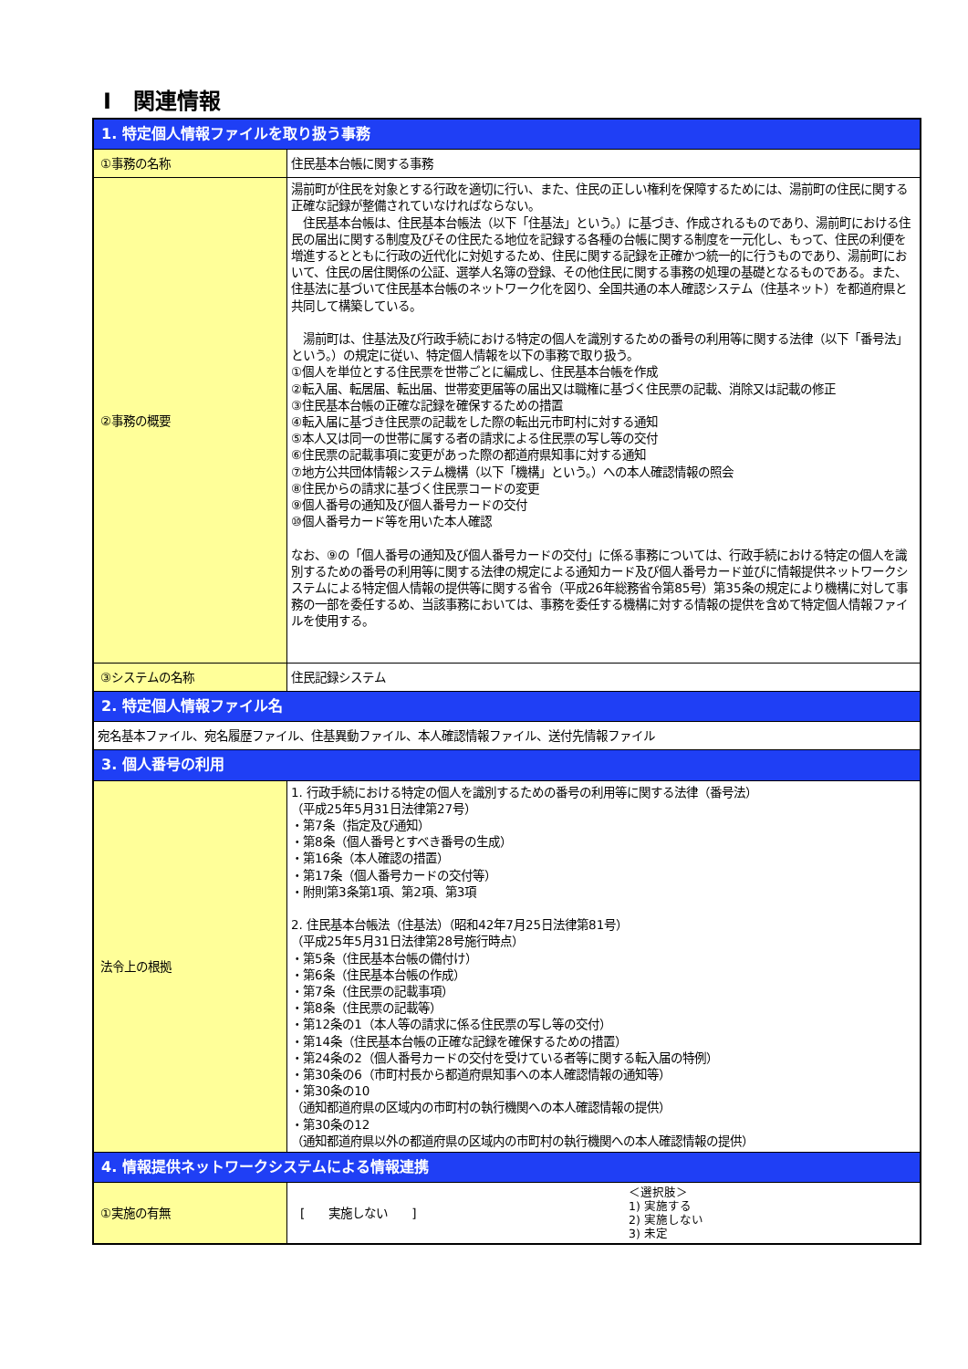Ⅰ　関連情報
| 1. 特定個人情報ファイルを取り扱う事務 | |
| ①事務の名称 | 住民基本台帳に関する事務 |
| ②事務の概要 | 湯前町が住民を対象とする行政を適切に行い、また、住民の正しい権利を保障するためには、湯前町の住民に関する正確な記録が整備されていなければならない。 住民基本台帳は、住民基本台帳法（以下「住基法」という。）に基づき、作成されるものであり、湯前町における住民の届出に関する制度及びその住民たる地位を記録する各種の台帳に関する制度を一元化し、もって、住民の利便を増進するとともに行政の近代化に対処するため、住民に関する記録を正確かつ統一的に行うものであり、湯前町において、住民の居住関係の公証、選挙人名簿の登録、その他住民に関する事務の処理の基礎となるものである。また、住基法に基づいて住民基本台帳のネットワーク化を図り、全国共通の本人確認システム（住基ネット）を都道府県と共同して構築している。 湯前町は、住基法及び行政手続における特定の個人を識別するための番号の利用等に関する法律（以下「番号法」という。）の規定に従い、特定個人情報を以下の事務で取り扱う。 ①個人を単位とする住民票を世帯ごとに編成し、住民基本台帳を作成 ②転入届、転居届、転出届、世帯変更届等の届出又は職権に基づく住民票の記載、消除又は記載の修正 ③住民基本台帳の正確な記録を確保するための措置 ④転入届に基づき住民票の記載をした際の転出元市町村に対する通知 ⑤本人又は同一の世帯に属する者の請求による住民票の写し等の交付 ⑥住民票の記載事項に変更があった際の都道府県知事に対する通知 ⑦地方公共団体情報システム機構（以下「機構」という。）への本人確認情報の照会 ⑧住民からの請求に基づく住民票コードの変更 ⑨個人番号の通知及び個人番号カードの交付 ⑩個人番号カード等を用いた本人確認 なお、⑨の「個人番号の通知及び個人番号カードの交付」に係る事務については、行政手続における特定の個人を識別するための番号の利用等に関する法律の規定による通知カード及び個人番号カード並びに情報提供ネットワークシステムによる特定個人情報の提供等に関する省令（平成26年総務省令第85号）第35条の規定により機構に対して事務の一部を委任するめ、当該事務においては、事務を委任する機構に対する情報の提供を含めて特定個人情報ファイルを使用する。 |
| ③システムの名称 | 住民記録システム |
| 2. 特定個人情報ファイル名 | |
| 宛名基本ファイル、宛名履歴ファイル、住基異動ファイル、本人確認情報ファイル、送付先情報ファイル | |
| 3. 個人番号の利用 | |
| 法令上の根拠 | 1. 行政手続における特定の個人を識別するための番号の利用等に関する法律（番号法） （平成25年5月31日法律第27号） ・第7条（指定及び通知） ・第8条（個人番号とすべき番号の生成） ・第16条（本人確認の措置） ・第17条（個人番号カードの交付等） ・附則第3条第1項、第2項、第3項 2. 住民基本台帳法（住基法）（昭和42年7月25日法律第81号） （平成25年5月31日法律第28号施行時点） ・第5条（住民基本台帳の備付け） ・第6条（住民基本台帳の作成） ・第7条（住民票の記載事項） ・第8条（住民票の記載等） ・第12条の1（本人等の請求に係る住民票の写し等の交付） ・第14条（住民基本台帳の正確な記録を確保するための措置） ・第24条の2（個人番号カードの交付を受けている者等に関する転入届の特例） ・第30条の6（市町村長から都道府県知事への本人確認情報の通知等） ・第30条の10 （通知都道府県の区域内の市町村の執行機関への本人確認情報の提供） ・第30条の12 （通知都道府県以外の都道府県の区域内の市町村の執行機関への本人確認情報の提供） |
| 4. 情報提供ネットワークシステムによる情報連携 | |
| ①実施の有無 | [ 実施しない ] ＜選択肢＞ 1) 実施する 2) 実施しない 3) 未定 |